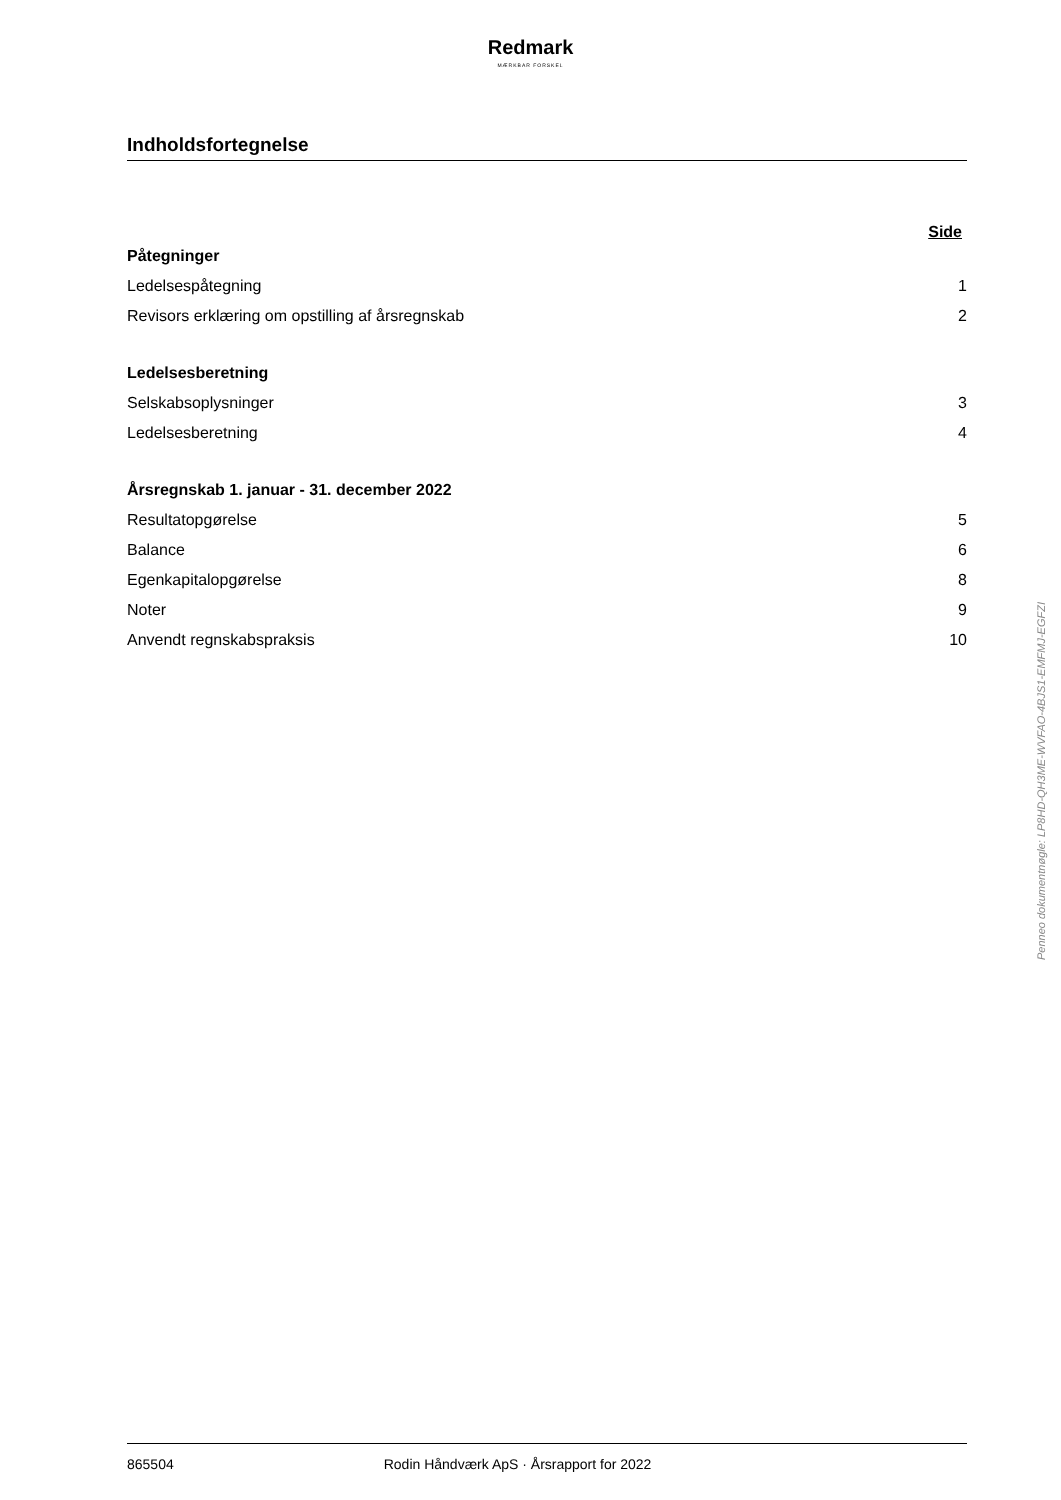Redmark
MÆRKBAR FORSKEL
Indholdsfortegnelse
Side
| Påtegninger | |
| Ledelsespåtegning | 1 |
| Revisors erklæring om opstilling af årsregnskab | 2 |
| Ledelsesberetning | |
| Selskabsoplysninger | 3 |
| Ledelsesberetning | 4 |
| Årsregnskab 1. januar - 31. december 2022 | |
| Resultatopgørelse | 5 |
| Balance | 6 |
| Egenkapitalopgørelse | 8 |
| Noter | 9 |
| Anvendt regnskabspraksis | 10 |
Penneo dokumentnøgle: LP8HD-QH3ME-WVFAO-4BJS1-EMFMJ-EGFZI
865504 Rodin Håndværk ApS · Årsrapport for 2022